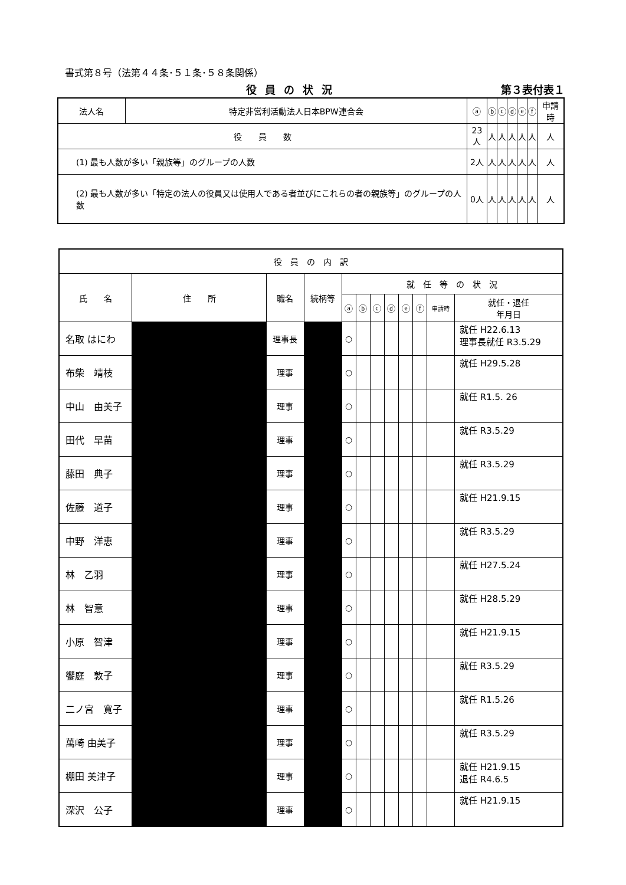書式第８号（法第４４条･５１条･５８条関係）
役員の状況 第３表付表１
| 法人名 | 特定非営利活動法人日本BPW連合会 | ⓐ | ⓑ | ⓒ | ⓓ | ⓔ | ⓕ | 申請時 |
| 役 員 数 | | 23人 | 人 | 人 | 人 | 人 | 人 | 人 |
| (1) 最も人数が多い「親族等」のグループの人数 | | 2人 | 人 | 人 | 人 | 人 | 人 | 人 |
| (2) 最も人数が多い「特定の法人の役員又は使用人である者並びにこれらの者の親族等」のグループの人数 | | 0人 | 人 | 人 | 人 | 人 | 人 | 人 |
| 役 員 の 内 訳 | | | | | | | | | | | |
| --- | --- | --- | --- | --- | --- | --- | --- | --- | --- | --- | --- |
| 氏 名 | 住 所 | 職名 | 続柄等 | 就 任 等 の 状 況 | | | | | | | |
| | | | | ⓐ | ⓑ | ⓒ | ⓓ | ⓔ | ⓕ | 申請時 | 就任・退任 年月日 |
| 名取 はにわ | | 理事長 | | ○ | | | | | | | 就任 H22.6.13 理事長就任 R3.5.29 |
| 布柴 靖枝 | | 理事 | | ○ | | | | | | | 就任 H29.5.28 |
| 中山 由美子 | | 理事 | | ○ | | | | | | | 就任 R1.5. 26 |
| 田代 早苗 | | 理事 | | ○ | | | | | | | 就任 R3.5.29 |
| 藤田 典子 | | 理事 | | ○ | | | | | | | 就任 R3.5.29 |
| 佐藤 道子 | | 理事 | | ○ | | | | | | | 就任 H21.9.15 |
| 中野 洋恵 | | 理事 | | ○ | | | | | | | 就任 R3.5.29 |
| 林 乙羽 | | 理事 | | ○ | | | | | | | 就任 H27.5.24 |
| 林 智意 | | 理事 | | ○ | | | | | | | 就任 H28.5.29 |
| 小原 智津 | | 理事 | | ○ | | | | | | | 就任 H21.9.15 |
| 饗庭 敦子 | | 理事 | | ○ | | | | | | | 就任 R3.5.29 |
| 二ノ宮 寛子 | | 理事 | | ○ | | | | | | | 就任 R1.5.26 |
| 萬崎 由美子 | | 理事 | | ○ | | | | | | | 就任 R3.5.29 |
| 棚田 美津子 | | 理事 | | ○ | | | | | | | 就任 H21.9.15 退任 R4.6.5 |
| 深沢 公子 | | 理事 | | ○ | | | | | | | 就任 H21.9.15 |